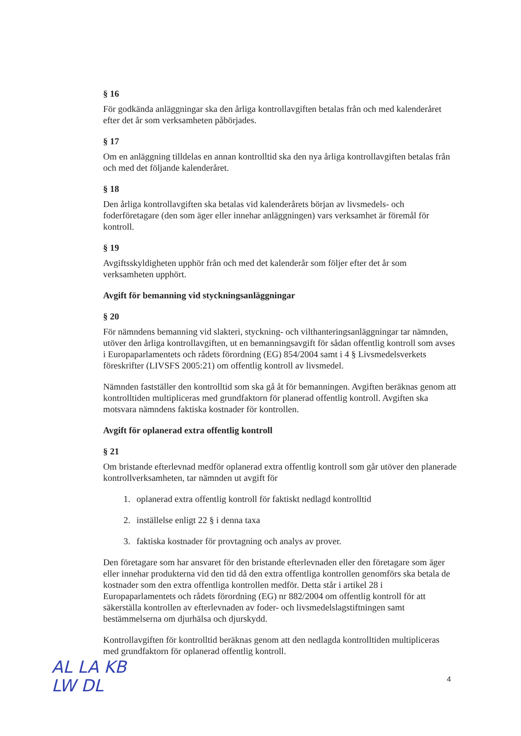§ 16
För godkända anläggningar ska den årliga kontrollavgiften betalas från och med kalenderåret efter det år som verksamheten påbörjades.
§ 17
Om en anläggning tilldelas en annan kontrolltid ska den nya årliga kontrollavgiften betalas från och med det följande kalenderåret.
§ 18
Den årliga kontrollavgiften ska betalas vid kalenderårets början av livsmedels- och foderföretagare (den som äger eller innehar anläggningen) vars verksamhet är föremål för kontroll.
§ 19
Avgiftsskyldigheten upphör från och med det kalenderår som följer efter det år som verksamheten upphört.
Avgift för bemanning vid styckningsanläggningar
§ 20
För nämndens bemanning vid slakteri, styckning- och vilthanteringsanläggningar tar nämnden, utöver den årliga kontrollavgiften, ut en bemanningsavgift för sådan offentlig kontroll som avses i Europaparlamentets och rådets förordning (EG) 854/2004 samt i 4 § Livsmedelsverkets föreskrifter (LIVSFS 2005:21) om offentlig kontroll av livsmedel.
Nämnden fastställer den kontrolltid som ska gå åt för bemanningen. Avgiften beräknas genom att kontrolltiden multipliceras med grundfaktorn för planerad offentlig kontroll. Avgiften ska motsvara nämndens faktiska kostnader för kontrollen.
Avgift för oplanerad extra offentlig kontroll
§ 21
Om bristande efterlevnad medför oplanerad extra offentlig kontroll som går utöver den planerade kontrollverksamheten, tar nämnden ut avgift för
1. oplanerad extra offentlig kontroll för faktiskt nedlagd kontrolltid
2. inställelse enligt 22 § i denna taxa
3. faktiska kostnader för provtagning och analys av prover.
Den företagare som har ansvaret för den bristande efterlevnaden eller den företagare som äger eller innehar produkterna vid den tid då den extra offentliga kontrollen genomförs ska betala de kostnader som den extra offentliga kontrollen medför. Detta står i artikel 28 i Europaparlamentets och rådets förordning (EG) nr 882/2004 om offentlig kontroll för att säkerställa kontrollen av efterlevnaden av foder- och livsmedelslagstiftningen samt bestämmelserna om djurhälsa och djurskydd.
Kontrollavgiften för kontrolltid beräknas genom att den nedlagda kontrolltiden multipliceras med grundfaktorn för oplanerad offentlig kontroll.
AL LA KB
LW DL
4